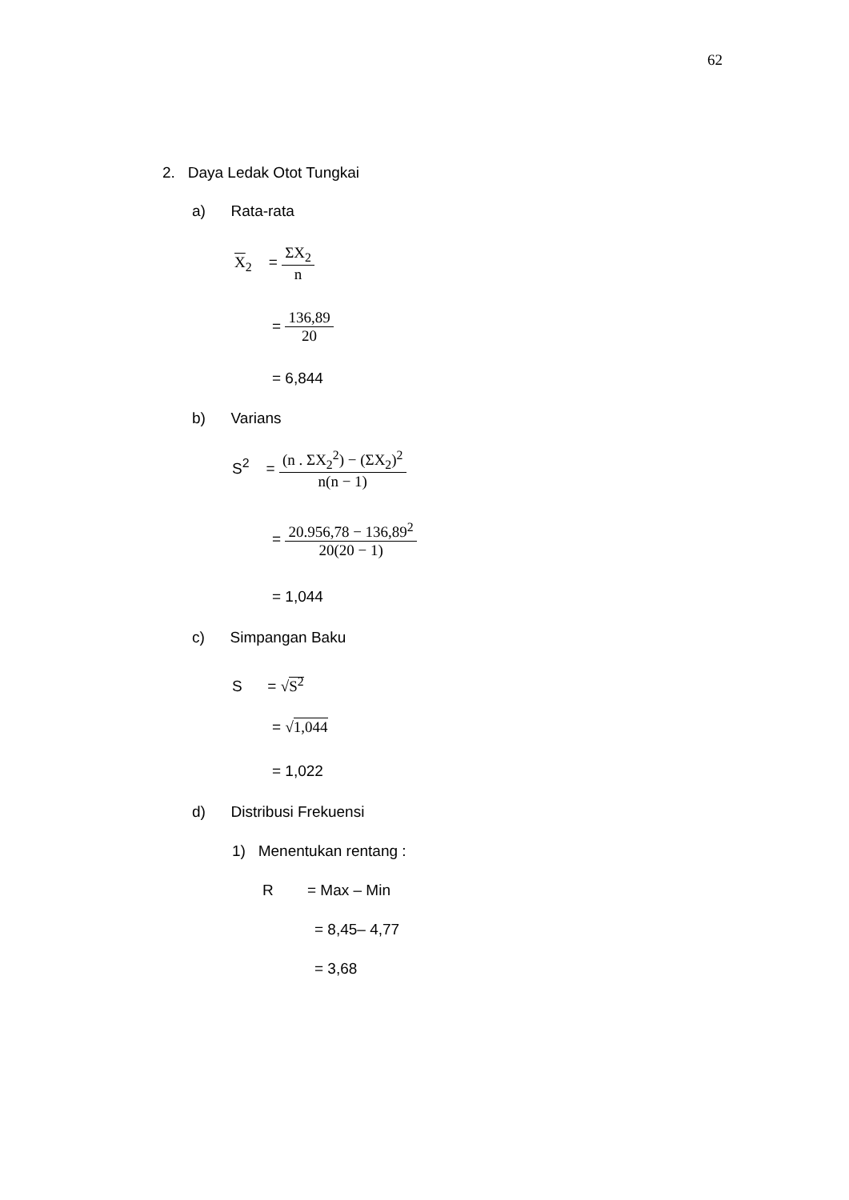62
2. Daya Ledak Otot Tungkai
a) Rata-rata
X<sub>2</sub> = ΣX<sub>2</sub> n
= 136,89 20
= 6,844
b) Varians
S<sup>2</sup> = (n . ΣX<sub>2</sub><sup>2</sup>) − (ΣX<sub>2</sub>)<sup>2</sup> n(n − 1)
= 20.956,78 − 136,89<sup>2</sup> 20(20 − 1)
= 1,044
c) Simpangan Baku
S = √S<sup>2</sup>
= √1,044
= 1,022
d) Distribusi Frekuensi
1) Menentukan rentang :
R = Max – Min
= 8,45– 4,77
= 3,68